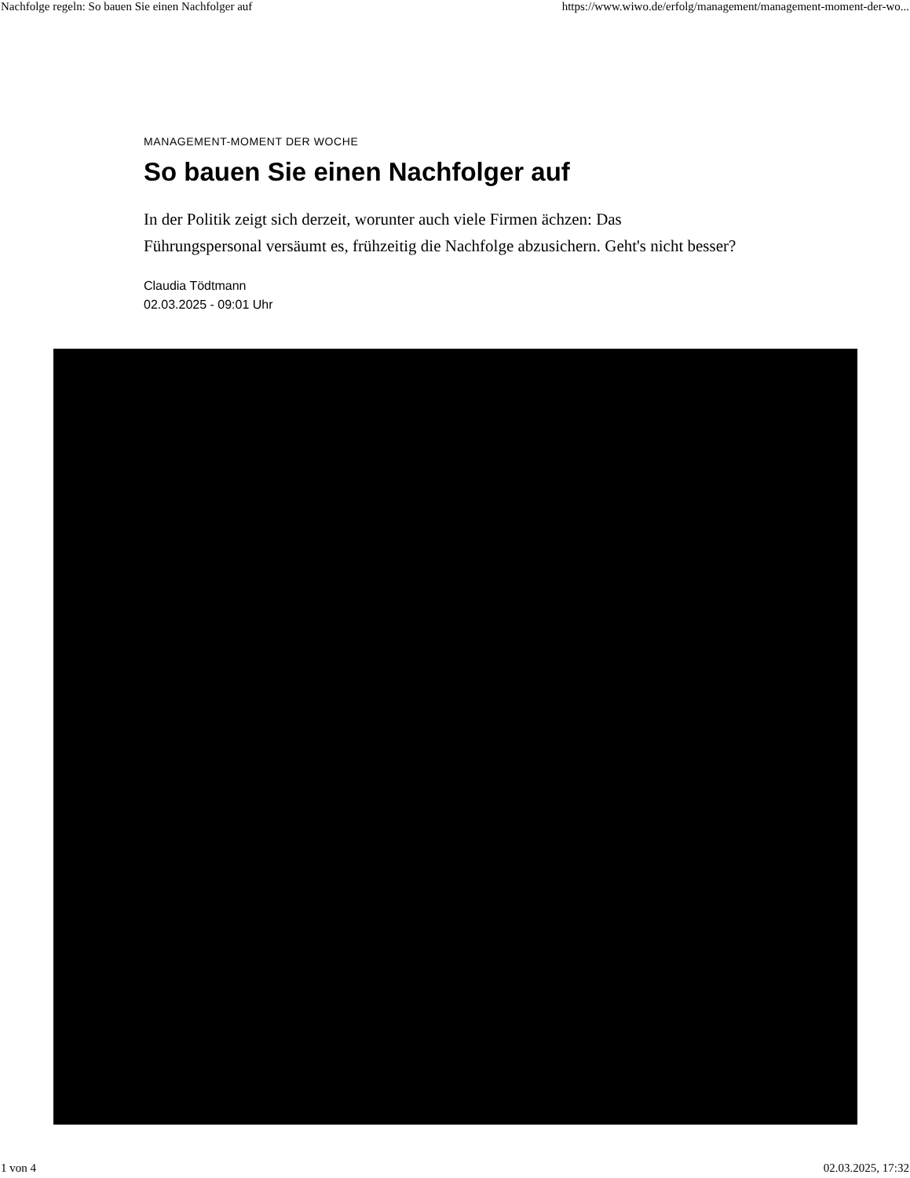Nachfolge regeln: So bauen Sie einen Nachfolger auf https://www.wiwo.de/erfolg/management/management-moment-der-wo...
MANAGEMENT-MOMENT DER WOCHE
So bauen Sie einen Nachfolger auf
In der Politik zeigt sich derzeit, worunter auch viele Firmen ächzen: Das Führungspersonal versäumt es, frühzeitig die Nachfolge abzusichern. Geht's nicht besser?
Claudia Tödtmann
02.03.2025 - 09:01 Uhr
1 von 4 02.03.2025, 17:32